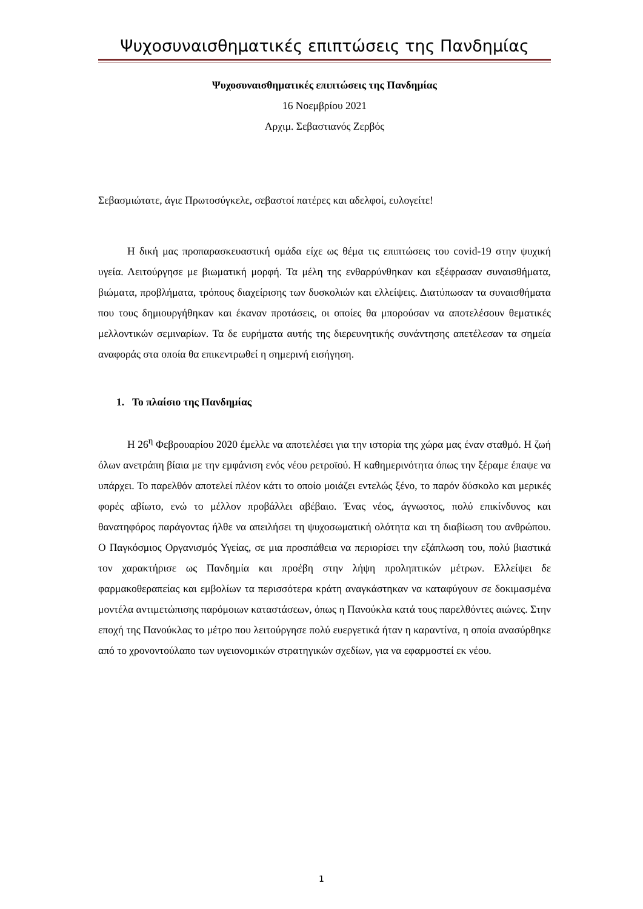Ψυχοσυναισθηματικές επιπτώσεις της Πανδημίας
Ψυχοσυναισθηματικές επιπτώσεις της Πανδημίας
16 Νοεμβρίου 2021
Αρχιμ. Σεβαστιανός Ζερβός
Σεβασμιώτατε, άγιε Πρωτοσύγκελε, σεβαστοί πατέρες και αδελφοί, ευλογείτε!
Η δική μας προπαρασκευαστική ομάδα είχε ως θέμα τις επιπτώσεις του covid-19 στην ψυχική υγεία. Λειτούργησε με βιωματική μορφή. Τα μέλη της ενθαρρύνθηκαν και εξέφρασαν συναισθήματα, βιώματα, προβλήματα, τρόπους διαχείρισης των δυσκολιών και ελλείψεις. Διατύπωσαν τα συναισθήματα που τους δημιουργήθηκαν και έκαναν προτάσεις, οι οποίες θα μπορούσαν να αποτελέσουν θεματικές μελλοντικών σεμιναρίων. Τα δε ευρήματα αυτής της διερευνητικής συνάντησης απετέλεσαν τα σημεία αναφοράς στα οποία θα επικεντρωθεί η σημερινή εισήγηση.
1. Το πλαίσιο της Πανδημίας
Η 26<sup>η</sup> Φεβρουαρίου 2020 έμελλε να αποτελέσει για την ιστορία της χώρα μας έναν σταθμό. Η ζωή όλων ανετράπη βίαια με την εμφάνιση ενός νέου ρετροϊού. Η καθημερινότητα όπως την ξέραμε έπαψε να υπάρχει. Το παρελθόν αποτελεί πλέον κάτι το οποίο μοιάζει εντελώς ξένο, το παρόν δύσκολο και μερικές φορές αβίωτο, ενώ το μέλλον προβάλλει αβέβαιο. Ένας νέος, άγνωστος, πολύ επικίνδυνος και θανατηφόρος παράγοντας ήλθε να απειλήσει τη ψυχοσωματική ολότητα και τη διαβίωση του ανθρώπου. Ο Παγκόσμιος Οργανισμός Υγείας, σε μια προσπάθεια να περιορίσει την εξάπλωση του, πολύ βιαστικά τον χαρακτήρισε ως Πανδημία και προέβη στην λήψη προληπτικών μέτρων. Ελλείψει δε φαρμακοθεραπείας και εμβολίων τα περισσότερα κράτη αναγκάστηκαν να καταφύγουν σε δοκιμασμένα μοντέλα αντιμετώπισης παρόμοιων καταστάσεων, όπως η Πανούκλα κατά τους παρελθόντες αιώνες. Στην εποχή της Πανούκλας το μέτρο που λειτούργησε πολύ ευεργετικά ήταν η καραντίνα, η οποία ανασύρθηκε από το χρονοντούλαπο των υγειονομικών στρατηγικών σχεδίων, για να εφαρμοστεί εκ νέου.
1